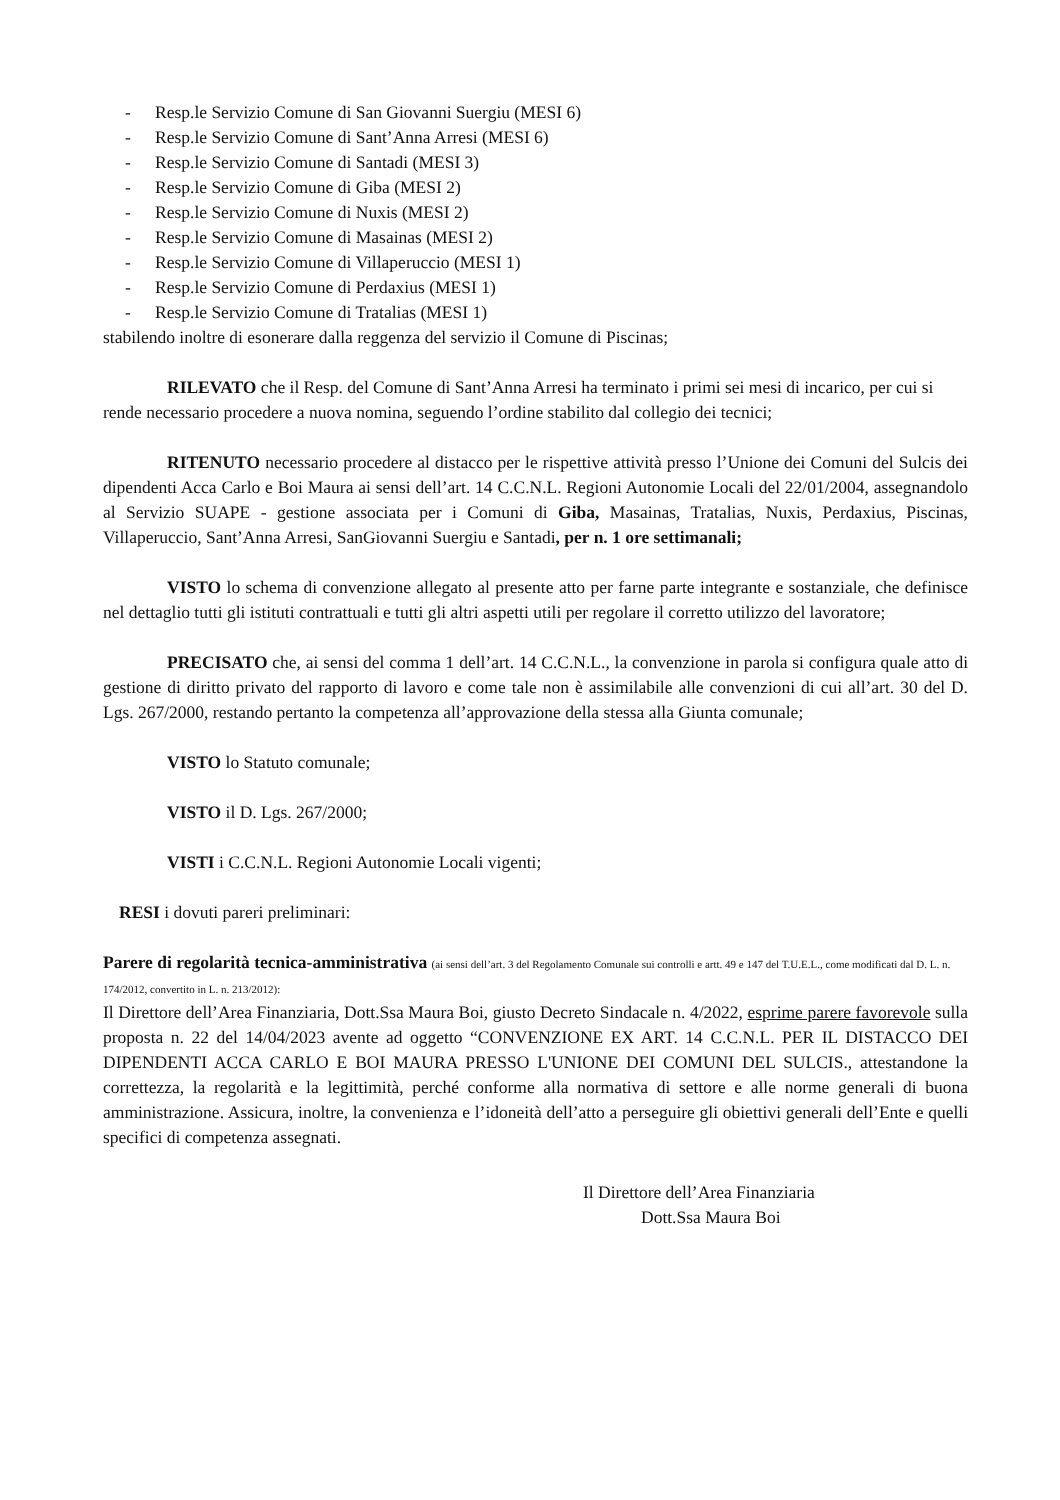- Resp.le Servizio Comune di San Giovanni Suergiu (MESI 6)
- Resp.le Servizio Comune di Sant’Anna Arresi (MESI 6)
- Resp.le Servizio Comune di Santadi (MESI 3)
- Resp.le Servizio Comune di Giba (MESI 2)
- Resp.le Servizio Comune di Nuxis (MESI 2)
- Resp.le Servizio Comune di Masainas (MESI 2)
- Resp.le Servizio Comune di Villaperuccio (MESI 1)
- Resp.le Servizio Comune di Perdaxius (MESI 1)
- Resp.le Servizio Comune di Tratalias (MESI 1)
stabilendo inoltre di esonerare dalla reggenza del servizio il Comune di Piscinas;
RILEVATO che il Resp. del Comune di Sant’Anna Arresi ha terminato i primi sei mesi di incarico, per cui si rende necessario procedere a nuova nomina, seguendo l’ordine stabilito dal collegio dei tecnici;
RITENUTO necessario procedere al distacco per le rispettive attività presso l’Unione dei Comuni del Sulcis dei dipendenti Acca Carlo e Boi Maura ai sensi dell’art. 14 C.C.N.L. Regioni Autonomie Locali del 22/01/2004, assegnandolo al Servizio SUAPE - gestione associata per i Comuni di Giba, Masainas, Tratalias, Nuxis, Perdaxius, Piscinas, Villaperuccio, Sant’Anna Arresi, SanGiovanni Suergiu e Santadi, per n. 1 ore settimanali;
VISTO lo schema di convenzione allegato al presente atto per farne parte integrante e sostanziale, che definisce nel dettaglio tutti gli istituti contrattuali e tutti gli altri aspetti utili per regolare il corretto utilizzo del lavoratore;
PRECISATO che, ai sensi del comma 1 dell’art. 14 C.C.N.L., la convenzione in parola si configura quale atto di gestione di diritto privato del rapporto di lavoro e come tale non è assimilabile alle convenzioni di cui all’art. 30 del D. Lgs. 267/2000, restando pertanto la competenza all’approvazione della stessa alla Giunta comunale;
VISTO lo Statuto comunale;
VISTO il D. Lgs. 267/2000;
VISTI i C.C.N.L. Regioni Autonomie Locali vigenti;
RESI i dovuti pareri preliminari:
Parere di regolarità tecnica-amministrativa (ai sensi dell’art. 3 del Regolamento Comunale sui controlli e artt. 49 e 147 del T.U.E.L., come modificati dal D. L. n. 174/2012, convertito in L. n. 213/2012):
Il Direttore dell’Area Finanziaria, Dott.Ssa Maura Boi, giusto Decreto Sindacale n. 4/2022, esprime parere favorevole sulla proposta n. 22 del 14/04/2023 avente ad oggetto “CONVENZIONE EX ART. 14 C.C.N.L. PER IL DISTACCO DEI DIPENDENTI ACCA CARLO E BOI MAURA PRESSO L'UNIONE DEI COMUNI DEL SULCIS., attestandone la correttezza, la regolarità e la legittimità, perché conforme alla normativa di settore e alle norme generali di buona amministrazione. Assicura, inoltre, la convenienza e l’idoneità dell’atto a perseguire gli obiettivi generali dell’Ente e quelli specifici di competenza assegnati.
Il Direttore dell’Area Finanziaria
Dott.Ssa Maura Boi